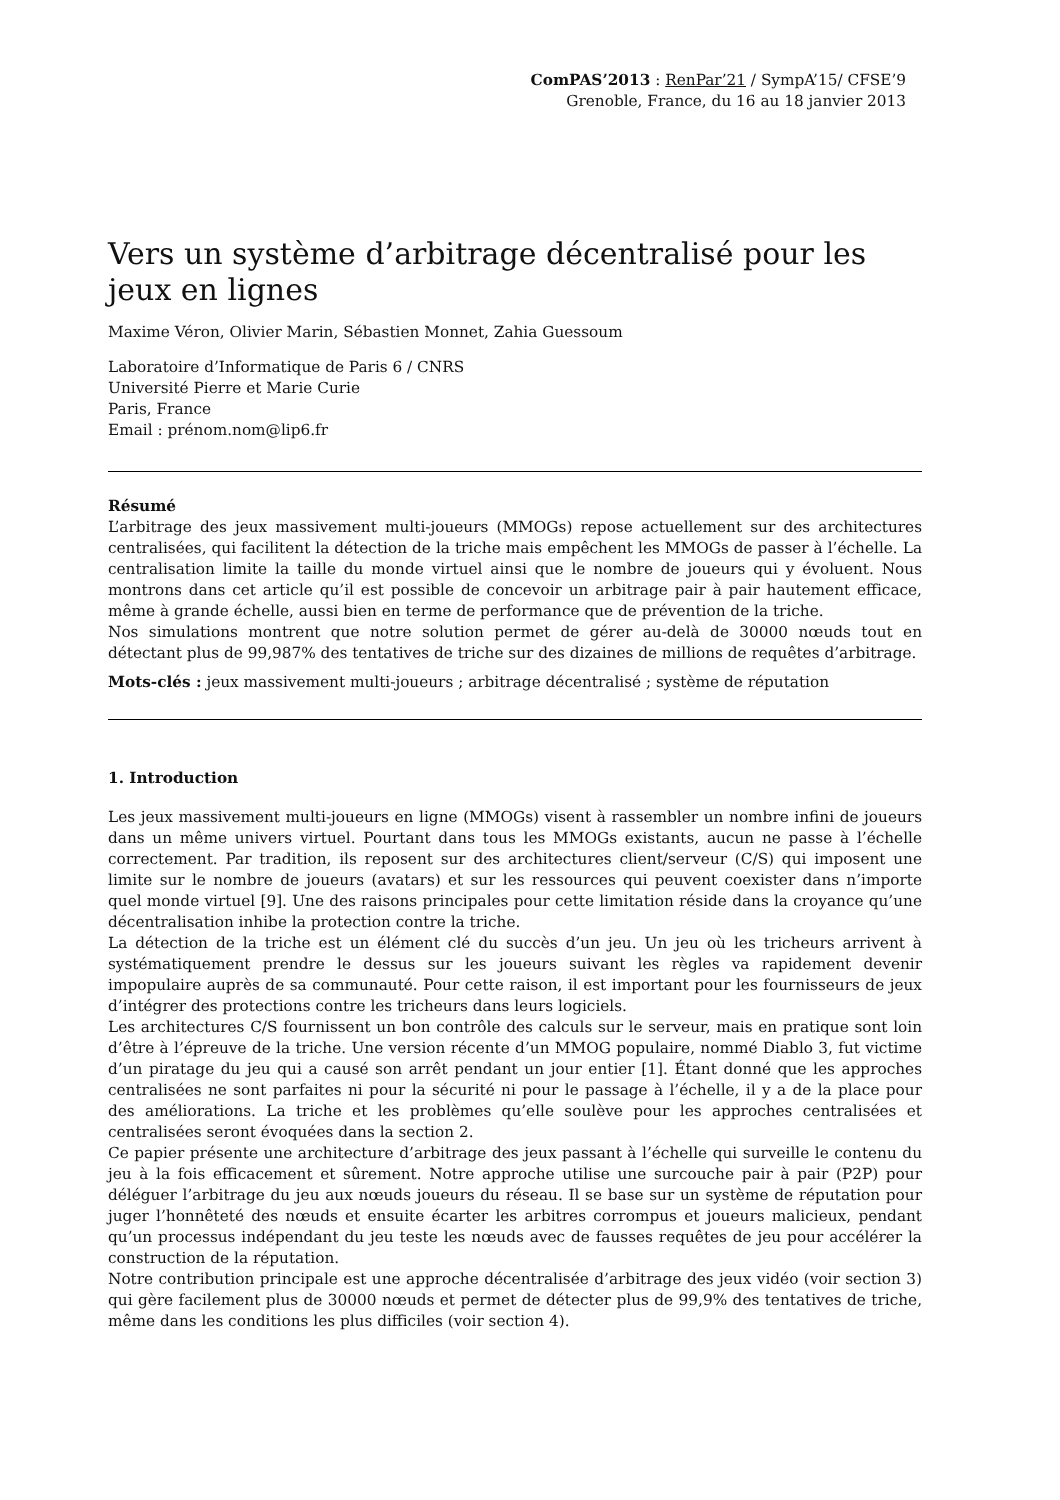ComPAS’2013 : RenPar’21 / SympA’15/ CFSE’9
Grenoble, France, du 16 au 18 janvier 2013
Vers un système d’arbitrage décentralisé pour les jeux en lignes
Maxime Véron, Olivier Marin, Sébastien Monnet, Zahia Guessoum
Laboratoire d’Informatique de Paris 6 / CNRS
Université Pierre et Marie Curie
Paris, France
Email : prénom.nom@lip6.fr
Résumé
L’arbitrage des jeux massivement multi-joueurs (MMOGs) repose actuellement sur des architectures centralisées, qui facilitent la détection de la triche mais empêchent les MMOGs de passer à l’échelle. La centralisation limite la taille du monde virtuel ainsi que le nombre de joueurs qui y évoluent. Nous montrons dans cet article qu’il est possible de concevoir un arbitrage pair à pair hautement efficace, même à grande échelle, aussi bien en terme de performance que de prévention de la triche.
Nos simulations montrent que notre solution permet de gérer au-delà de 30000 nœuds tout en détectant plus de 99,987% des tentatives de triche sur des dizaines de millions de requêtes d’arbitrage.
Mots-clés : jeux massivement multi-joueurs ; arbitrage décentralisé ; système de réputation
1. Introduction
Les jeux massivement multi-joueurs en ligne (MMOGs) visent à rassembler un nombre infini de joueurs dans un même univers virtuel. Pourtant dans tous les MMOGs existants, aucun ne passe à l’échelle correctement. Par tradition, ils reposent sur des architectures client/serveur (C/S) qui imposent une limite sur le nombre de joueurs (avatars) et sur les ressources qui peuvent coexister dans n’importe quel monde virtuel [9]. Une des raisons principales pour cette limitation réside dans la croyance qu’une décentralisation inhibe la protection contre la triche.
La détection de la triche est un élément clé du succès d’un jeu. Un jeu où les tricheurs arrivent à systématiquement prendre le dessus sur les joueurs suivant les règles va rapidement devenir impopulaire auprès de sa communauté. Pour cette raison, il est important pour les fournisseurs de jeux d’intégrer des protections contre les tricheurs dans leurs logiciels.
Les architectures C/S fournissent un bon contrôle des calculs sur le serveur, mais en pratique sont loin d’être à l’épreuve de la triche. Une version récente d’un MMOG populaire, nommé Diablo 3, fut victime d’un piratage du jeu qui a causé son arrêt pendant un jour entier [1]. Étant donné que les approches centralisées ne sont parfaites ni pour la sécurité ni pour le passage à l’échelle, il y a de la place pour des améliorations. La triche et les problèmes qu’elle soulève pour les approches centralisées et centralisées seront évoquées dans la section 2.
Ce papier présente une architecture d’arbitrage des jeux passant à l’échelle qui surveille le contenu du jeu à la fois efficacement et sûrement. Notre approche utilise une surcouche pair à pair (P2P) pour déléguer l’arbitrage du jeu aux nœuds joueurs du réseau. Il se base sur un système de réputation pour juger l’honnêteté des nœuds et ensuite écarter les arbitres corrompus et joueurs malicieux, pendant qu’un processus indépendant du jeu teste les nœuds avec de fausses requêtes de jeu pour accélérer la construction de la réputation.
Notre contribution principale est une approche décentralisée d’arbitrage des jeux vidéo (voir section 3) qui gère facilement plus de 30000 nœuds et permet de détecter plus de 99,9% des tentatives de triche, même dans les conditions les plus difficiles (voir section 4).